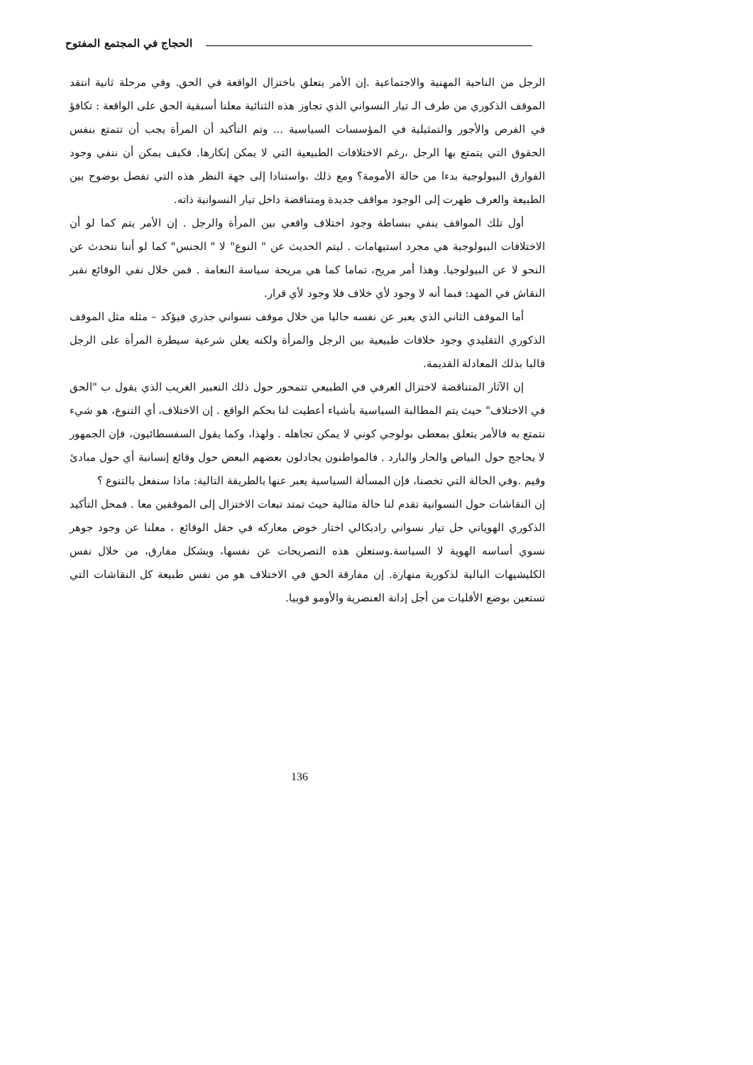الحجاج في المجتمع المفتوح
الرجل من الناحية المهنية والاجتماعية .إن الأمر يتعلق باختزال الواقعة في الحق. وفي مرحلة ثانية انتقد الموقف الذكوري من طرف الـ تيار النسواني الذي تجاوز هذه الثنائية معلنا أسبقية الحق على الواقعة : تكافؤ في الفرص والأجور والتمثيلية في المؤسسات السياسية ... وتم التأكيد أن المرأة يجب أن تتمتع بنفس الحقوق التي يتمتع بها الرجل ،رغم الاختلافات الطبيعية التي لا يمكن إنكارها. فكيف يمكن أن ننفي وجود الفوارق البيولوجية بدءا من حالة الأمومة؟ ومع ذلك ،واستنادا إلى جهة النظر هذه التي تفصل بوضوح بين الطبيعة والعرف ظهرت إلى الوجود مواقف جديدة ومتناقضة داخل تيار النسوانية ذاته.
أول تلك المواقف ينفي ببساطة وجود اختلاف واقعي بين المرأة والرجل . إن الأمر يتم كما لو أن الاختلافات البيولوجية هي مجرد استيهامات . ليتم الحديث عن " النوع" لا " الجنس" كما لو أننا نتحدث عن النحو لا عن البيولوجيا. وهذا أمر مريح، تماما كما هي مريحة سياسة النعامة . فمن خلال نفي الوقائع نقبر النقاش في المهد: فبما أنه لا وجود لأي خلاف فلا وجود لأي قرار.
أما الموقف الثاني الذي يعبر عن نفسه حاليا من خلال موقف نسواني جذري فيؤكد – مثله مثل الموقف الذكوري التقليدي وجود خلافات طبيعية بين الرجل والمرأة ولكنه يعلن شرعية سيطرة المرأة على الرجل قالبا بذلك المعادلة القديمة.
إن الآثار المتناقضة لاختزال العرفي في الطبيعي تتمحور حول ذلك التعبير الغريب الذي يقول ب "الحق في الاختلاف" حيث يتم المطالبة السياسية بأشياء أعطيت لنا بحكم الواقع . إن الاختلاف، أي التنوع، هو شيء نتمتع به فالأمر يتعلق بمعطى بولوجي كوني لا يمكن تجاهله . ولهذا، وكما يقول السفسطائيون، فإن الجمهور لا يحاجج حول البياض والحار والبارد . فالمواطنون يجادلون بعضهم البعض حول وقائع إنسانية أي حول مبادئ وقيم .وفي الحالة التي تخصنا، فإن المسألة السياسية يعبر عنها بالطريقة التالية: ماذا سنفعل بالتنوع ؟
إن النقاشات حول النسوانية تقدم لنا حالة مثالية حيث تمتد تبعات الاختزال إلى الموقفين معا . فمحل التأكيد الذكوري الهوياتي حل تيار نسواني راديكالي اختار خوض معاركه في حقل الوقائع ، معلنا عن وجود جوهر نسوي أساسه الهوية لا السياسة.وستعلن هذه التصريحات عن نفسها، وبشكل مفارق، من خلال نفس الكليشيهات البالية لذكورية منهارة. إن مفارقة الحق في الاختلاف هو من نفس طبيعة كل النقاشات التي تستعين بوضع الأقليات من أجل إدانة العنصرية والأومو فوبيا.
136